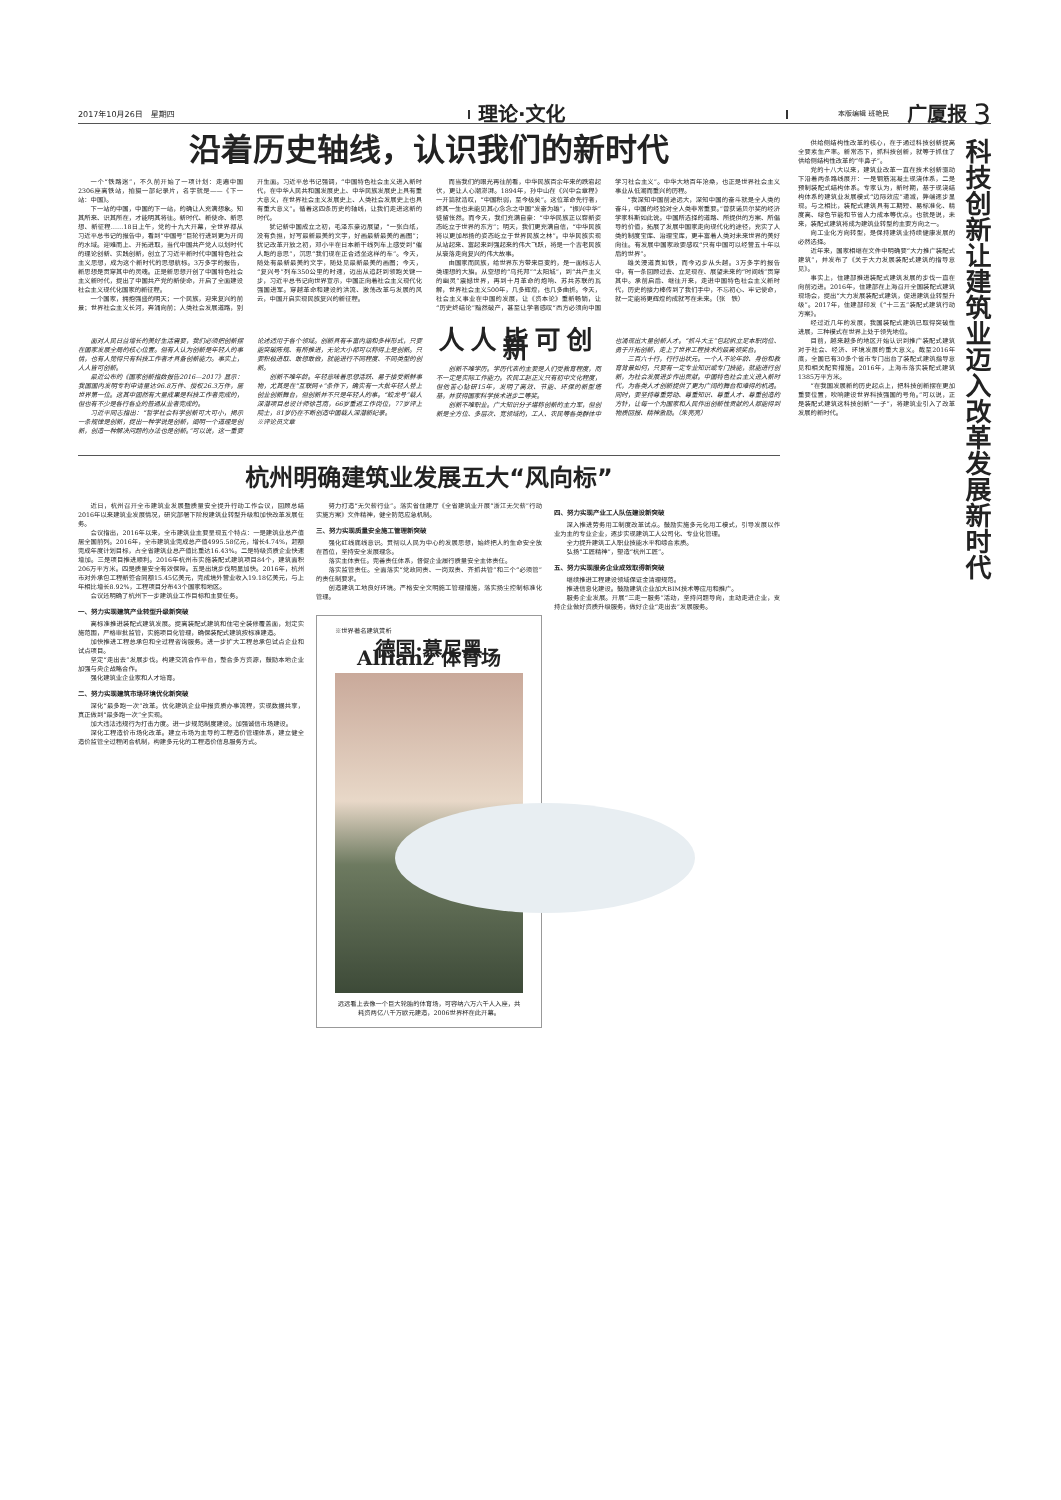2017年10月26日　星期四 理论·文化 本版编辑 班艳民 广厦报 3
沿着历史轴线，认识我们的新时代
一个“铁路迷”，不久前开始了一项计划：走遍中国2306座高铁站，拍摄一部纪录片，名字就是——《下一站：中国》。
下一站的中国，中国的下一站，的确让人充满想象。知其所来、识其所在，才能明其将往。新时代、新使命、新思想、新征程……18日上午，党的十九大开幕，全世界都从习近平总书记的报告中，看到“中国号”巨轮行进到更为开阔的水域。迎难而上、开拓进取，当代中国共产党人以划时代的理论创新、实践创新，创立了习近平新时代中国特色社会主义思想，成为这个新时代的思想航标。3万多字的报告，新思想是贯穿其中的灵魂。正是新思想开创了中国特色社会主义新时代，提出了中国共产党的新使命，开启了全面建设社会主义现代化国家的新征程。
一个国家，拥抱强盛的明天；一个民族，迎来复兴的前景；世界社会主义长河，奔涌向前；人类社会发展道路，别开生面。习近平总书记强调，“中国特色社会主义进入新时代，在中华人民共和国发展史上、中华民族发展史上具有重大意义，在世界社会主义发展史上、人类社会发展史上也具有重大意义”。循着这四条历史的轴线，让我们走进这新的时代。
犹记新中国成立之初，毛泽东豪迈展望，“一张白纸，没有负担，好写最新最美的文字，好画最新最美的画图”；犹记改革开放之初，邓小平在日本新干线列车上感受到“催人跑的意思”，沉思“我们现在正合适坐这样的车”。今天，随处有最新最美的文字，随处见最新最美的画图；今天，“复兴号”列车350公里的时速，迈出从追赶到领跑关键一步，习近平总书记向世界宣示，中国正向着社会主义现代化强国进军。穿越革命和建设的洪流、激荡改革与发展的风云，中国开启实现民族复兴的新征程。
而当我们的眼光再往前看，中华民族百余年来的跌宕起伏，更让人心潮澎湃。1894年，孙中山在《兴中会章程》一开篇就浩叹，“中国积弱，至今极矣”。这位革命先行者，终其一生也未能见其心念念之中国“发奋为雄”，“振兴中华”徒留怅然。而今天，我们充满自豪：“中华民族正以崭新姿态屹立于世界的东方”；明天，我们更充满自信，“中华民族将以更加昂扬的姿态屹立于世界民族之林”。中华民族实现从站起来、富起来到强起来的伟大飞跃，将是一个古老民族从衰落走向复兴的伟大故事。
由国家而民族，给世界东方带来巨变的，是一面标志人类理想的大旗。从空想的“乌托邦”“太阳城”，到“共产主义的幽灵”震撼世界，再到十月革命的炮响、苏共苏联的瓦解，世界社会主义500年，几多辉煌，也几多曲折。今天，社会主义事业在中国的发展，让《资本论》重新畅销，让“历史终结论”黯然破产，甚至让学者感叹“西方必须向中国学习社会主义”。中华大地百年沧桑，也正是世界社会主义事业从低潮而重兴的历程。
“我深知中国前途远大，深知中国的奋斗就是全人类的奋斗，中国的经验对全人类非常重要。”曾获诺贝尔奖的经济学家科斯如此说。中国所选择的道路、所提供的方案、所倡导的价值，拓展了发展中国家走向现代化的途径，充实了人类的制度宝库、治理宝库，更丰富着人类对未来世界的美好向往。有发展中国家政要感叹“只有中国可以经营五十年以后的世界”。
雄关漫道真如铁，而今迈步从头越。3万多字的报告中，有一条回顾过去、立足现在、展望未来的“时间线”贯穿其中。承前启后、继往开来，走进中国特色社会主义新时代，历史的接力棒传到了我们手中，不忘初心、牢记使命，就一定能将更辉煌的成就写在未来。（张　铁）
面对人民日益增长的美好生活需要，我们必须把创新摆在国家发展全局的核心位置。但有人认为创新是年轻人的事情，也有人觉得只有科技工作者才具备创新能力。事实上，人人皆可创新。
最近公布的《国家创新指数报告2016—2017》显示：我国国内发明专利申请量达96.8万件、授权26.3万件，居世界第一位。这其中固然有大量成果是科技工作者完成的，但也有不少是各行各业的普通从业者完成的。
习近平同志指出：“哲学社会科学创新可大可小，揭示一条规律是创新，提出一种学说是创新，阐明一个道理是创新，创造一种解决问题的办法也是创新。”可以说，这一重要论述适用于各个领域。创新具有丰富内涵和多样形式，只要能突破陈规、有所推进，无论大小都可以称得上是创新。只要积极进取、敢想敢做，就能进行不同程度、不同类型的创新。
创新不唯年龄。年轻意味着思想活跃、易于接受新鲜事物，尤其是在“互联网+”条件下，确实有一大批年轻人登上创业创新舞台，但创新并不只是年轻人的事。“蛟龙号”载人深潜项目总设计师徐芑南，66岁重返工作岗位，77岁评上院士，81岁仍在不断创造中国载人深潜新纪录。
※评论员文章
人人皆可创新
创新不唯学历。学历代表的主要是人们受教育程度，而不一定是实际工作能力。农民工赵正义只有初中文化程度，但他苦心钻研15年，发明了高效、节能、环保的新型塔基，并获得国家科学技术进步二等奖。
创新不唯职业。广大知识分子堪称创新的主力军，但创新是全方位、多层次、宽领域的，工人、农民等各类群体中也涌现出大量创新人才。“抓斗大王”包起帆立足本职岗位、勇于开拓创新，走上了世界工程技术的最高领奖台。
三百六十行，行行出状元。一个人不论年龄、身份和教育背景如何，只要有一定专业知识或专门技能，就能进行创新，为社会发展进步作出贡献。中国特色社会主义进入新时代，为各类人才创新提供了更为广阔的舞台和难得的机遇。同时，要坚持尊重劳动、尊重知识、尊重人才、尊重创造的方针，让每一个为国家和人民作出创新性贡献的人都能得到物质回报、精神激励。（朱亮亮）
杭州明确建筑业发展五大“风向标”
近日，杭州召开全市建筑业发展暨质量安全提升行动工作会议，回顾总结2016年以来建筑业发展情况，研究部署下阶段建筑业转型升级和加快改革发展任务。
会议指出，2016年以来，全市建筑业主要呈现五个特点：一是建筑业总产值居全国前列。2016年，全市建筑业完成总产值4995.58亿元，增长4.74%，超额完成年度计划目标，占全省建筑业总产值比重达16.43%。二是特级资质企业快速增加。三是项目推进顺利。2016年杭州市实施装配式建筑项目84个，建筑面积206万平方米。四是质量安全有效保障。五是出境步伐明显加快。2016年，杭州市对外承包工程新签合同额15.45亿美元，完成境外营业收入19.18亿美元，与上年相比增长8.92%，工程项目分布43个国家和地区。
会议还明确了杭州下一步建筑业工作目标和主要任务。
一、努力实现建筑产业转型升级新突破
高标准推进装配式建筑发展。提高装配式建筑和住宅全装修覆盖面，划定实施范围，严格审批监管，实施项目化管理，确保装配式建筑按标准建造。
加快推进工程总承包和全过程咨询服务。进一步扩大工程总承包试点企业和试点项目。
坚定“走出去”发展步伐。构建交流合作平台，整合多方资源，鼓励本地企业加强与央企战略合作。
强化建筑业企业家和人才培育。
二、努力实现建筑市场环境优化新突破
深化“最多跑一次”改革。优化建筑企业申报资质办事流程，实现数据共享，真正做到“最多跑一次”全实现。
加大违法违规行为打击力度。进一步规范制度建设。加强诚信市场建设。
深化工程造价市场化改革。建立市场为主导的工程造价管理体系，建立健全造价监管全过程闭合机制，构建多元化的工程造价信息服务方式。
努力打造“无欠薪行业”。落实省住建厅《全省建筑业开展“浙江无欠薪”行动实施方案》文件精神，健全防范应急机制。
三、努力实现质量安全施工管理新突破
强化红线底线意识。贯彻以人民为中心的发展思想，始终把人的生命安全放在首位，坚持安全发展理念。
落实主体责任。完善责任体系，督促企业履行质量安全主体责任。
落实监管责任。全面落实“党政同责、一岗双责、齐抓共管”和三个“必须管”的责任制要求。
创造建筑工地良好环境。严格安全文明施工管理措施，落实扬尘控制标准化管理。
※世界著名建筑赏析
德国·慕尼黑 Allianz 体育场
远远看上去像一个巨大轮胎的体育场，可容纳六万六千人入座，共耗资两亿八千万欧元建造，2006世界杯在此开幕。
四、努力实现产业工人队伍建设新突破
深入推进劳务用工制度改革试点。鼓励实施多元化用工模式，引导发展以作业为主的专业企业，逐步实现建筑工人公司化、专业化管理。
全力提升建筑工人职业技能水平和综合素质。
弘扬“工匠精神”，塑造“杭州工匠”。
五、努力实现服务企业成效取得新突破
继续推进工程建设领域保证金清理规范。
推进信息化建设。鼓励建筑企业加大BIM技术等应用和推广。
服务企业发展。开展“三走一服务”活动，坚持问题导向，主动走进企业，支持企业做好资质升级服务，做好企业“走出去”发展服务。
供给侧结构性改革的核心，在于通过科技创新提高全要素生产率。新常态下，抓科技创新，就等于抓住了供给侧结构性改革的“牛鼻子”。
党的十八大以来，建筑业改革一直在技术创新驱动下沿着两条路线展开：一是钢筋混凝土现浇体系，二是预制装配式结构体系。专家认为，新时期，基于现浇结构体系的建筑业发展模式“边际效应”递减，弊端逐步显现。与之相比，装配式建筑具有工期短、易标准化、精度高、绿色节能和节省人力成本等优点。也就是说，未来，装配式建筑将成为建筑业转型的主要方向之一。
向工业化方向转型，是保持建筑业持续健康发展的必然选择。
近年来，国家相继在文件中明确要“大力推广装配式建筑”，并发布了《关于大力发展装配式建筑的指导意见》。
事实上，住建部推进装配式建筑发展的步伐一直在向前迈进。2016年，住建部在上海召开全国装配式建筑现场会，提出“大力发展装配式建筑，促进建筑业转型升级”。2017年，住建部印发《“十三五”装配式建筑行动方案》。
经过近几年的发展，我国装配式建筑已取得突破性进展，三种模式在世界上处于领先地位。
目前，越来越多的地区开始认识到推广装配式建筑对于社会、经济、环境发展的重大意义。截至2016年底，全国已有30多个省市专门出台了装配式建筑指导意见和相关配套措施。2016年，上海市落实装配式建筑1385万平方米。
“在我国发展新的历史起点上，把科技创新摆在更加重要位置，吹响建设世界科技强国的号角。”可以说，正是装配式建筑这科技创新“一子”，将建筑业引入了改革发展的新时代。
科技创新让建筑业迈入改革发展新时代